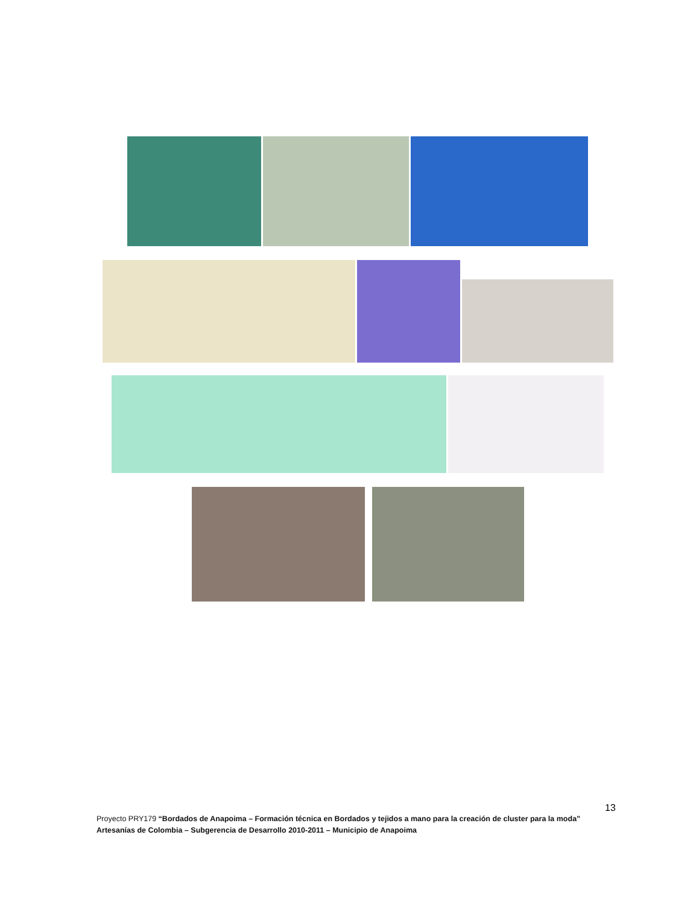13
Proyecto PRY179 “Bordados de Anapoima – Formación técnica en Bordados y tejidos a mano para la creación de cluster para la moda”
Artesanías de Colombia – Subgerencia de Desarrollo 2010-2011 – Municipio de Anapoima